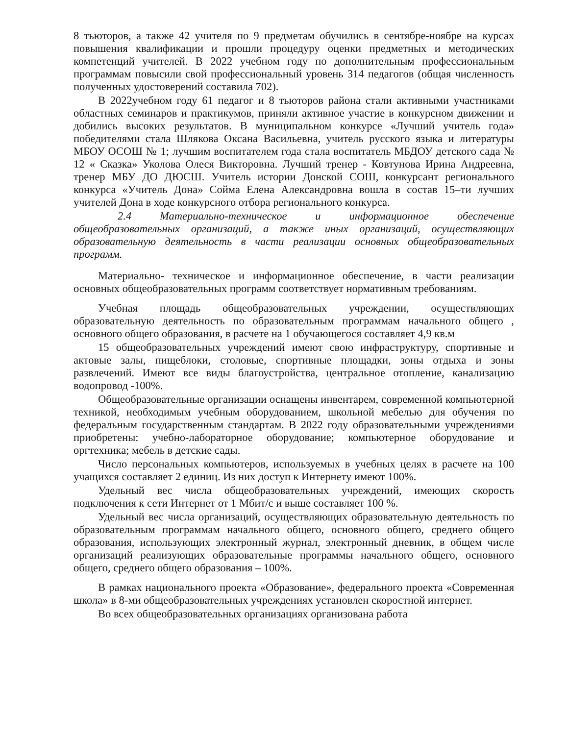8 тьюторов, а также 42 учителя по 9 предметам обучились в сентябре-ноябре на курсах повышения квалификации и прошли процедуру оценки предметных и методических компетенций учителей. В 2022 учебном году по дополнительным профессиональным программам повысили свой профессиональный уровень 314 педагогов (общая численность полученных удостоверений составила 702).
В 2022учебном году 61 педагог и 8 тьюторов района стали активными участниками областных семинаров и практикумов, приняли активное участие в конкурсном движении и добились высоких результатов. В муниципальном конкурсе «Лучший учитель года» победителями стала Шлякова Оксана Васильевна, учитель русского языка и литературы МБОУ ОСОШ № 1; лучшим воспитателем года стала воспитатель МБДОУ детского сада № 12 « Сказка» Уколова Олеся Викторовна. Лучший тренер - Ковтунова Ирина Андреевна, тренер МБУ ДО ДЮСШ. Учитель истории Донской СОШ, конкурсант регионального конкурса «Учитель Дона» Сойма Елена Александровна вошла в состав 15–ти лучших учителей Дона в ходе конкурсного отбора регионального конкурса.
2.4 Материально-техническое и информационное обеспечение общеобразовательных организаций, а также иных организаций, осуществляющих образовательную деятельность в части реализации основных общеобразовательных программ.
Материально- техническое и информационное обеспечение, в части реализации основных общеобразовательных программ соответствует нормативным требованиям.
Учебная площадь общеобразовательных учреждении, осуществляющих образовательную деятельность по образовательным программам начального общего , основного общего образования, в расчете на 1 обучающегося составляет 4,9 кв.м
15 общеобразовательных учреждений имеют свою инфраструктуру, спортивные и актовые залы, пищеблоки, столовые, спортивные площадки, зоны отдыха и зоны развлечений. Имеют все виды благоустройства, центральное отопление, канализацию водопровод -100%.
Общеобразовательные организации оснащены инвентарем, современной компьютерной техникой, необходимым учебным оборудованием, школьной мебелью для обучения по федеральным государственным стандартам. В 2022 году образовательными учреждениями приобретены: учебно-лабораторное оборудование; компьютерное оборудование и оргтехника; мебель в детские сады.
Число персональных компьютеров, используемых в учебных целях в расчете на 100 учащихся составляет 2 единиц. Из них доступ к Интернету имеют 100%.
Удельный вес числа общеобразовательных учреждений, имеющих скорость подключения к сети Интернет от 1 Мбит/с и выше составляет 100 %.
Удельный вес числа организаций, осуществляющих образовательную деятельность по образовательным программам начального общего, основного общего, среднего общего образования, использующих электронный журнал, электронный дневник, в общем числе организаций реализующих образовательные программы начального общего, основного общего, среднего общего образования – 100%.
В рамках национального проекта «Образование», федерального проекта «Современная школа» в 8-ми общеобразовательных учреждениях установлен скоростной интернет.
Во всех общеобразовательных организациях организована работа